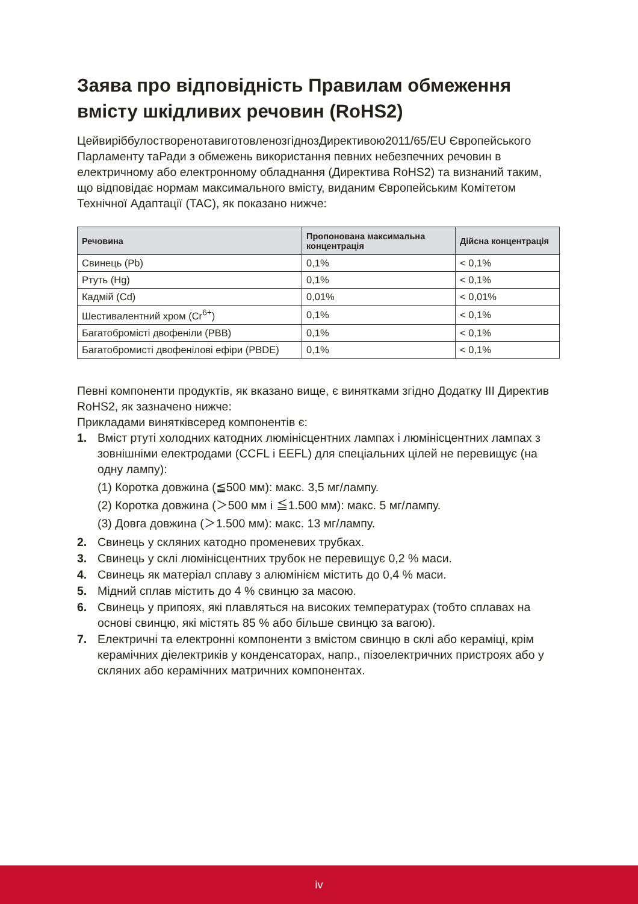Заява про відповідність Правилам обмеження вмісту шкідливих речовин (RoHS2)
ЦейвиріббулостворенотавиготовленозгіднозДирективою2011/65/EU Європейського Парламенту таРади з обмежень використання певних небезпечних речовин в електричному або електронному обладнання (Директива RoHS2) та визнаний таким, що відповідає нормам максимального вмісту, виданим Європейським Комітетом Технічної Адаптації (TAC), як показано нижче:
| Речовина | Пропонована максимальна концентрація | Дійсна концентрація |
| --- | --- | --- |
| Свинець (Pb) | 0,1% | < 0,1% |
| Ртуть (Hg) | 0,1% | < 0,1% |
| Кадмій (Cd) | 0,01% | < 0,01% |
| Шестивалентний хром (Cr<sup>6+</sup>) | 0,1% | < 0,1% |
| Багатобромісті двофеніли (PBB) | 0,1% | < 0,1% |
| Багатобромисті двофенілові ефіри (PBDE) | 0,1% | < 0,1% |
Певні компоненти продуктів, як вказано вище, є винятками згідно Додатку III Директив RoHS2, як зазначено нижче:
Прикладами винятківсеред компонентів є:
1. Вміст ртуті холодних катодних люмінісцентних лампах і люмінісцентних лампах з зовнішніми електродами (CCFL і EEFL) для спеціальних цілей не перевищує (на одну лампу):
(1) Коротка довжина (≦500 мм): макс. 3,5 мг/лампу.
(2) Коротка довжина (＞500 мм і ≦1.500 мм): макс. 5 мг/лампу.
(3) Довга довжина (＞1.500 мм): макс. 13 мг/лампу.
2. Свинець у скляних катодно променевих трубках.
3. Свинець у склі люмінісцентних трубок не перевищує 0,2 % маси.
4. Свинець як матеріал сплаву з алюмінієм містить до 0,4 % маси.
5. Мідний сплав містить до 4 % свинцю за масою.
6. Свинець у припоях, які плавляться на високих температурах (тобто сплавах на основі свинцю, які містять 85 % або більше свинцю за вагою).
7. Електричні та електронні компоненти з вмістом свинцю в склі або кераміці, крім керамічних діелектриків у конденсаторах, напр., пізоелектричних пристроях або у скляних або керамічних матричних компонентах.
iv